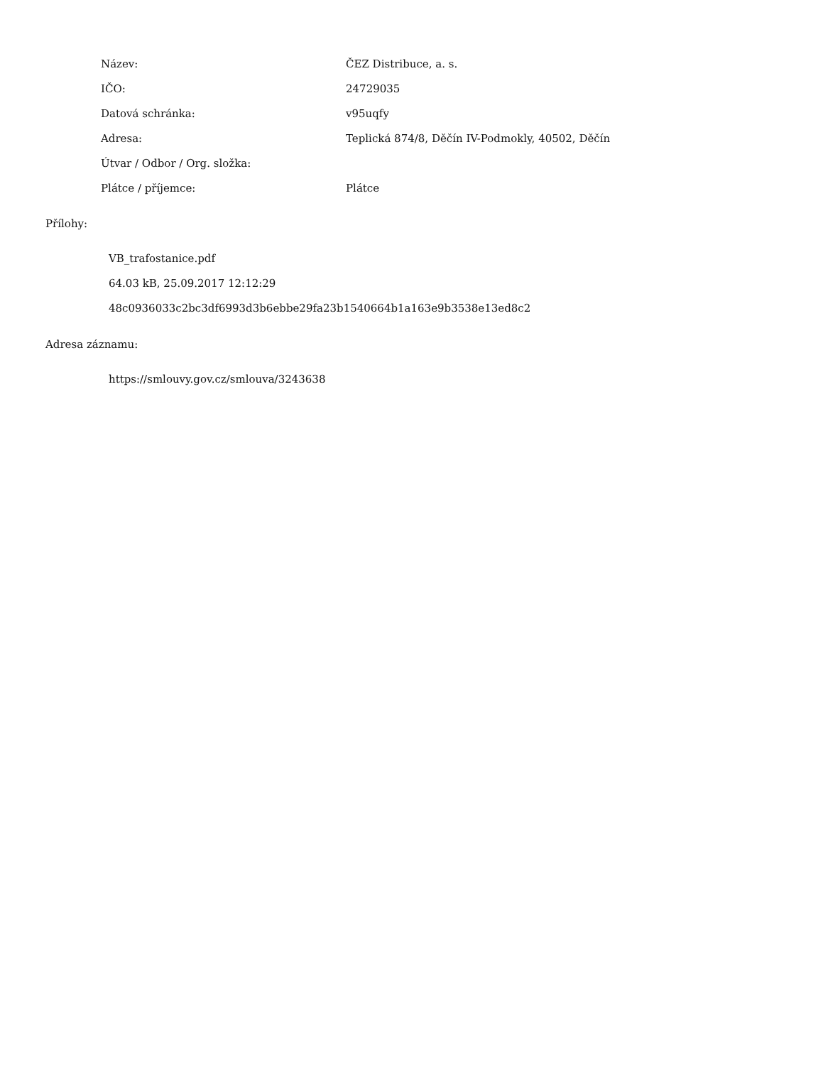| Název: | ČEZ Distribuce, a. s. |
| IČO: | 24729035 |
| Datová schránka: | v95uqfy |
| Adresa: | Teplická 874/8, Děčín IV-Podmokly, 40502, Děčín |
| Útvar / Odbor / Org. složka: | |
| Plátce / příjemce: | Plátce |
Přílohy:
VB_trafostanice.pdf
64.03 kB, 25.09.2017 12:12:29
48c0936033c2bc3df6993d3b6ebbe29fa23b1540664b1a163e9b3538e13ed8c2
Adresa záznamu:
https://smlouvy.gov.cz/smlouva/3243638